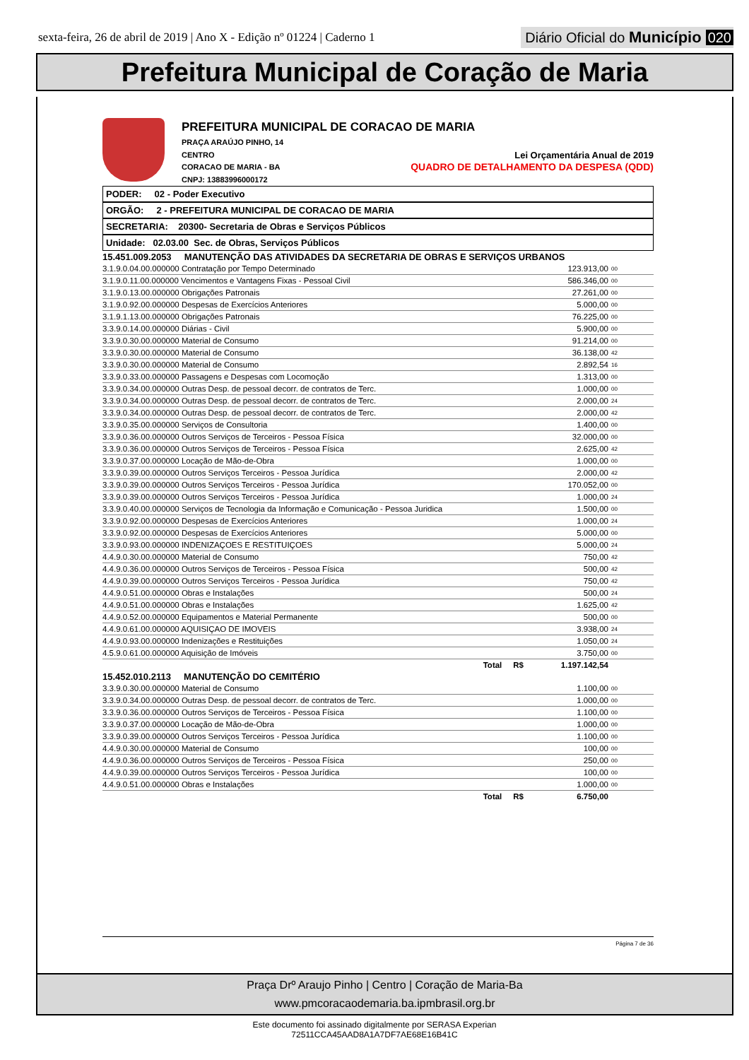sexta-feira, 26 de abril de 2019 | Ano X - Edição nº 01224 | Caderno 1
Diário Oficial do Município 020
Prefeitura Municipal de Coração de Maria
PREFEITURA MUNICIPAL DE CORACAO DE MARIA
PRAÇA ARAÚJO PINHO, 14
CENTRO Lei Orçamentária Anual de 2019
CORACAO DE MARIA - BA QUADRO DE DETALHAMENTO DA DESPESA (QDD)
CNPJ: 13883996000172
PODER: 02 - Poder Executivo
ORGÃO: 2 - PREFEITURA MUNICIPAL DE CORACAO DE MARIA
SECRETARIA: 20300- Secretaria de Obras e Serviços Públicos
Unidade: 02.03.00 Sec. de Obras, Serviços Públicos
| 15.451.009.2053 MANUTENÇÃO DAS ATIVIDADES DA SECRETARIA DE OBRAS E SERVIÇOS URBANOS | | |
| 3.1.9.0.04.00.000000 Contratação por Tempo Determinado | 123.913,00 | 00 |
| 3.1.9.0.11.00.000000 Vencimentos e Vantagens Fixas - Pessoal Civil | 586.346,00 | 00 |
| 3.1.9.0.13.00.000000 Obrigações Patronais | 27.261,00 | 00 |
| 3.1.9.0.92.00.000000 Despesas de Exercícios Anteriores | 5.000,00 | 00 |
| 3.1.9.1.13.00.000000 Obrigações Patronais | 76.225,00 | 00 |
| 3.3.9.0.14.00.000000 Diárias - Civil | 5.900,00 | 00 |
| 3.3.9.0.30.00.000000 Material de Consumo | 91.214,00 | 00 |
| 3.3.9.0.30.00.000000 Material de Consumo | 36.138,00 | 42 |
| 3.3.9.0.30.00.000000 Material de Consumo | 2.892,54 | 16 |
| 3.3.9.0.33.00.000000 Passagens e Despesas com Locomoção | 1.313,00 | 00 |
| 3.3.9.0.34.00.000000 Outras Desp. de pessoal decorr. de contratos de Terc. | 1.000,00 | 00 |
| 3.3.9.0.34.00.000000 Outras Desp. de pessoal decorr. de contratos de Terc. | 2.000,00 | 24 |
| 3.3.9.0.34.00.000000 Outras Desp. de pessoal decorr. de contratos de Terc. | 2.000,00 | 42 |
| 3.3.9.0.35.00.000000 Serviços de Consultoria | 1.400,00 | 00 |
| 3.3.9.0.36.00.000000 Outros Serviços de Terceiros - Pessoa Física | 32.000,00 | 00 |
| 3.3.9.0.36.00.000000 Outros Serviços de Terceiros - Pessoa Física | 2.625,00 | 42 |
| 3.3.9.0.37.00.000000 Locação de Mão-de-Obra | 1.000,00 | 00 |
| 3.3.9.0.39.00.000000 Outros Serviços Terceiros - Pessoa Jurídica | 2.000,00 | 42 |
| 3.3.9.0.39.00.000000 Outros Serviços Terceiros - Pessoa Jurídica | 170.052,00 | 00 |
| 3.3.9.0.39.00.000000 Outros Serviços Terceiros - Pessoa Jurídica | 1.000,00 | 24 |
| 3.3.9.0.40.00.000000 Serviços de Tecnologia da Informação e Comunicação - Pessoa Juridica | 1.500,00 | 00 |
| 3.3.9.0.92.00.000000 Despesas de Exercícios Anteriores | 1.000,00 | 24 |
| 3.3.9.0.92.00.000000 Despesas de Exercícios Anteriores | 5.000,00 | 00 |
| 3.3.9.0.93.00.000000 INDENIZAÇOES E RESTITUIÇOES | 5.000,00 | 24 |
| 4.4.9.0.30.00.000000 Material de Consumo | 750,00 | 42 |
| 4.4.9.0.36.00.000000 Outros Serviços de Terceiros - Pessoa Física | 500,00 | 42 |
| 4.4.9.0.39.00.000000 Outros Serviços Terceiros - Pessoa Jurídica | 750,00 | 42 |
| 4.4.9.0.51.00.000000 Obras e Instalações | 500,00 | 24 |
| 4.4.9.0.51.00.000000 Obras e Instalações | 1.625,00 | 42 |
| 4.4.9.0.52.00.000000 Equipamentos e Material Permanente | 500,00 | 00 |
| 4.4.9.0.61.00.000000 AQUISIÇAO DE IMOVEIS | 3.938,00 | 24 |
| 4.4.9.0.93.00.000000 Indenizações e Restituições | 1.050,00 | 24 |
| 4.5.9.0.61.00.000000 Aquisição de Imóveis | 3.750,00 | 00 |
| Total R$ | 1.197.142,54 | |
| 15.452.010.2113 MANUTENÇÃO DO CEMITÉRIO | | |
| 3.3.9.0.30.00.000000 Material de Consumo | 1.100,00 | 00 |
| 3.3.9.0.34.00.000000 Outras Desp. de pessoal decorr. de contratos de Terc. | 1.000,00 | 00 |
| 3.3.9.0.36.00.000000 Outros Serviços de Terceiros - Pessoa Física | 1.100,00 | 00 |
| 3.3.9.0.37.00.000000 Locação de Mão-de-Obra | 1.000,00 | 00 |
| 3.3.9.0.39.00.000000 Outros Serviços Terceiros - Pessoa Jurídica | 1.100,00 | 00 |
| 4.4.9.0.30.00.000000 Material de Consumo | 100,00 | 00 |
| 4.4.9.0.36.00.000000 Outros Serviços de Terceiros - Pessoa Física | 250,00 | 00 |
| 4.4.9.0.39.00.000000 Outros Serviços Terceiros - Pessoa Jurídica | 100,00 | 00 |
| 4.4.9.0.51.00.000000 Obras e Instalações | 1.000,00 | 00 |
| Total R$ | 6.750,00 | |
Página 7 de 36
Praça Drº Araujo Pinho | Centro | Coração de Maria-Ba
www.pmcoracaodemaria.ba.ipmbrasil.org.br
Este documento foi assinado digitalmente por SERASA Experian
72511CCA45AAD8A1A7DF7AE68E16B41C